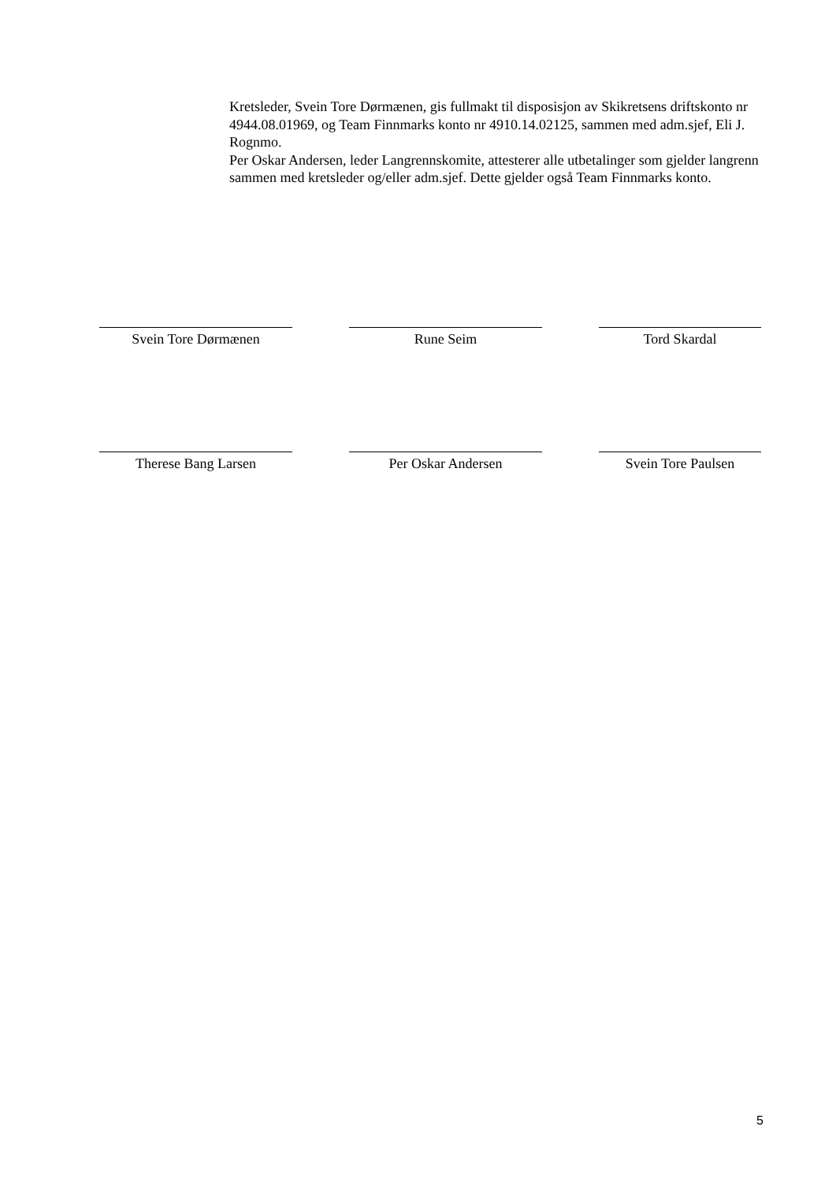Kretsleder, Svein Tore Dørmænen, gis fullmakt til disposisjon av Skikretsens driftskonto nr 4944.08.01969, og Team Finnmarks konto nr 4910.14.02125, sammen med adm.sjef, Eli J. Rognmo.
Per Oskar Andersen, leder Langrennskomite, attesterer alle utbetalinger som gjelder langrenn sammen med kretsleder og/eller adm.sjef. Dette gjelder også Team Finnmarks konto.
Svein Tore Dørmænen Rune Seim Tord Skardal
Therese Bang Larsen Per Oskar Andersen Svein Tore Paulsen
5